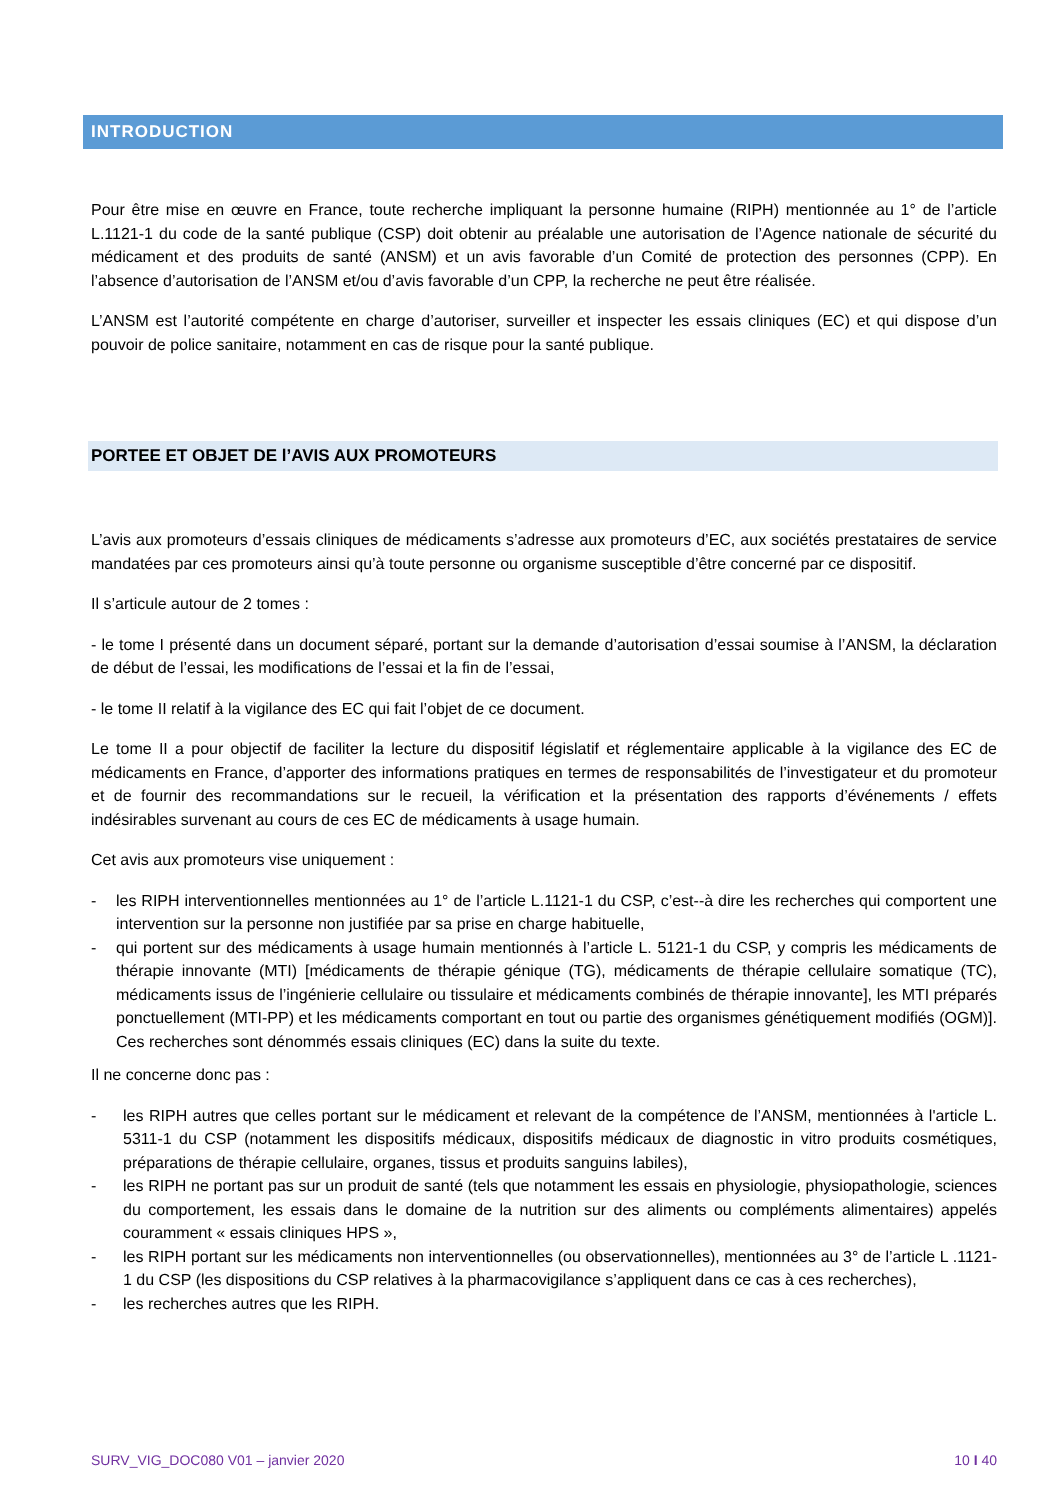INTRODUCTION
Pour être mise en œuvre en France, toute recherche impliquant la personne humaine (RIPH) mentionnée au 1° de l’article L.1121-1 du code de la santé publique (CSP) doit obtenir au préalable une autorisation de l’Agence nationale de sécurité du médicament et des produits de santé (ANSM) et un avis favorable d’un Comité de protection des personnes (CPP). En l’absence d’autorisation de l’ANSM et/ou d’avis favorable d’un CPP, la recherche ne peut être réalisée.
L’ANSM est l’autorité compétente en charge d’autoriser, surveiller et inspecter les essais cliniques (EC) et qui dispose d’un pouvoir de police sanitaire, notamment en cas de risque pour la santé publique.
PORTEE ET OBJET DE l’AVIS AUX PROMOTEURS
L’avis aux promoteurs d’essais cliniques de médicaments s’adresse aux promoteurs d’EC, aux sociétés prestataires de service mandatées par ces promoteurs ainsi qu’à toute personne ou organisme susceptible d’être concerné par ce dispositif.
Il s’articule autour de 2 tomes :
- le tome I présenté dans un document séparé, portant sur la demande d’autorisation d’essai soumise à l’ANSM, la déclaration de début de l’essai, les modifications de l’essai et la fin de l’essai,
- le tome II relatif à la vigilance des EC qui fait l’objet de ce document.
Le tome II a pour objectif de faciliter la lecture du dispositif législatif et réglementaire applicable à la vigilance des EC de médicaments en France, d’apporter des informations pratiques en termes de responsabilités de l’investigateur et du promoteur et de fournir des recommandations sur le recueil, la vérification et la présentation des rapports d’événements / effets indésirables survenant au cours de ces EC de médicaments à usage humain.
Cet avis aux promoteurs vise uniquement :
- les RIPH interventionnelles mentionnées au 1° de l’article L.1121-1 du CSP, c’est--à dire les recherches qui comportent une intervention sur la personne non justifiée par sa prise en charge habituelle,
- qui portent sur des médicaments à usage humain mentionnés à l’article L. 5121-1 du CSP, y compris les médicaments de thérapie innovante (MTI) [médicaments de thérapie génique (TG), médicaments de thérapie cellulaire somatique (TC), médicaments issus de l’ingénierie cellulaire ou tissulaire et médicaments combinés de thérapie innovante], les MTI préparés ponctuellement (MTI-PP) et les médicaments comportant en tout ou partie des organismes génétiquement modifiés (OGM)]. Ces recherches sont dénommés essais cliniques (EC) dans la suite du texte.
Il ne concerne donc pas :
- les RIPH autres que celles portant sur le médicament et relevant de la compétence de l’ANSM, mentionnées à l'article L. 5311-1 du CSP (notamment les dispositifs médicaux, dispositifs médicaux de diagnostic in vitro produits cosmétiques, préparations de thérapie cellulaire, organes, tissus et produits sanguins labiles),
- les RIPH ne portant pas sur un produit de santé (tels que notamment les essais en physiologie, physiopathologie, sciences du comportement, les essais dans le domaine de la nutrition sur des aliments ou compléments alimentaires) appelés couramment « essais cliniques HPS »,
- les RIPH portant sur les médicaments non interventionnelles (ou observationnelles), mentionnées au 3° de l’article L .1121-1 du CSP (les dispositions du CSP relatives à la pharmacovigilance s’appliquent dans ce cas à ces recherches),
- les recherches autres que les RIPH.
SURV_VIG_DOC080 V01 – janvier 2020 10 I 40